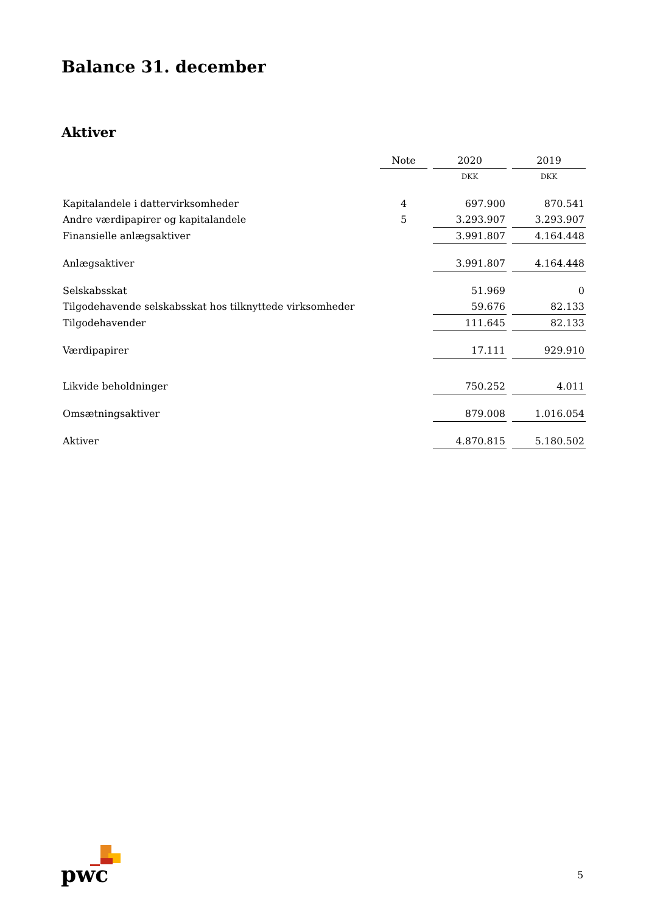Balance 31. december
Aktiver
| | Note | 2020 | 2019 |
| --- | --- | --- | --- |
| | | DKK | DKK |
| Kapitalandele i dattervirksomheder | 4 | 697.900 | 870.541 |
| Andre værdipapirer og kapitalandele | 5 | 3.293.907 | 3.293.907 |
| Finansielle anlægsaktiver | | 3.991.807 | 4.164.448 |
| Anlægsaktiver | | 3.991.807 | 4.164.448 |
| Selskabsskat | | 51.969 | 0 |
| Tilgodehavende selskabsskat hos tilknyttede virksomheder | | 59.676 | 82.133 |
| Tilgodehavender | | 111.645 | 82.133 |
| Værdipapirer | | 17.111 | 929.910 |
| Likvide beholdninger | | 750.252 | 4.011 |
| Omsætningsaktiver | | 879.008 | 1.016.054 |
| Aktiver | | 4.870.815 | 5.180.502 |
pwc 5